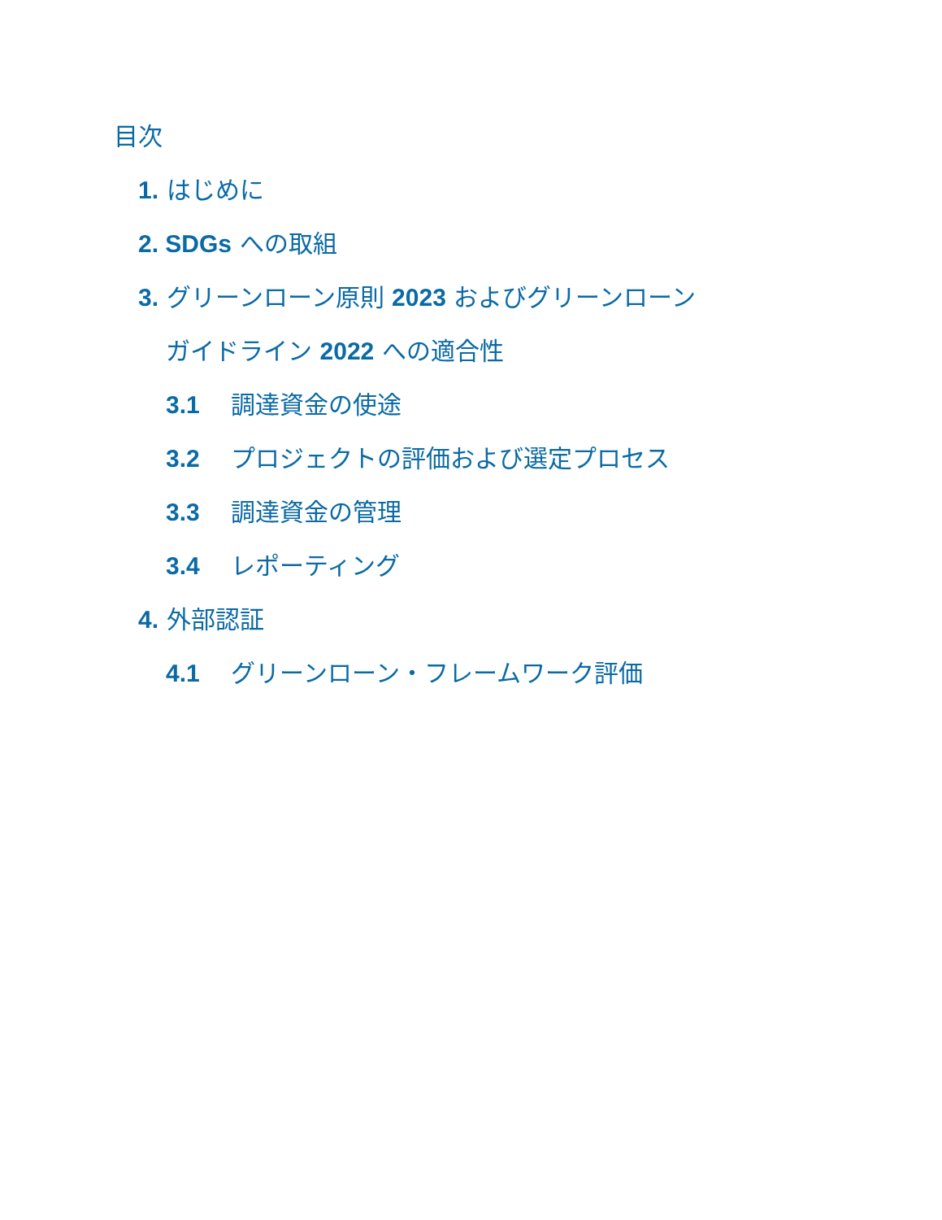目次
1. はじめに
2. SDGs への取組
3. グリーンローン原則 2023 およびグリーンローン
ガイドライン 2022 への適合性
3.1 調達資金の使途
3.2 プロジェクトの評価および選定プロセス
3.3 調達資金の管理
3.4 レポーティング
4. 外部認証
4.1 グリーンローン・フレームワーク評価